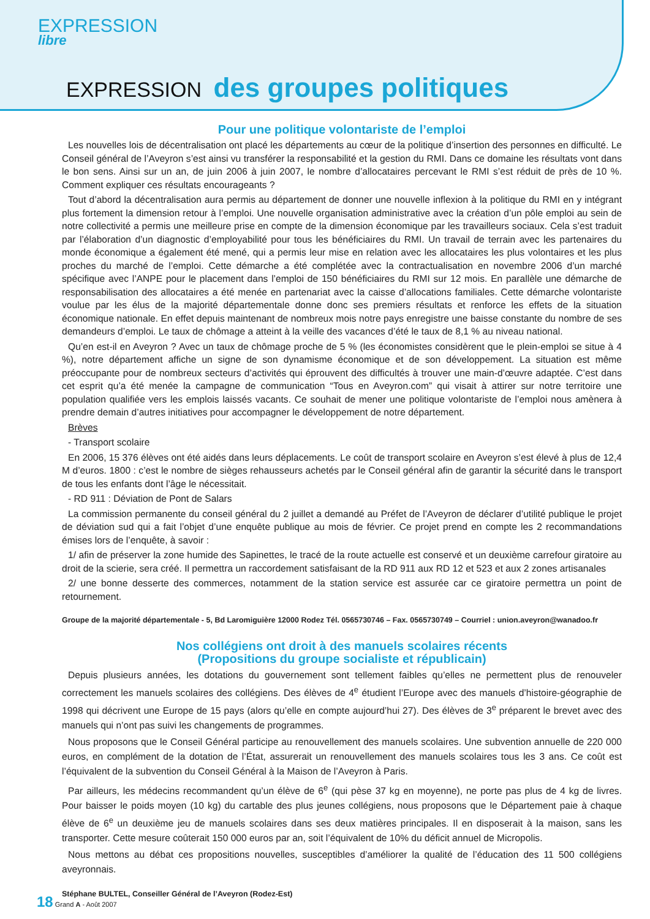EXPRESSION
libre
EXPRESSION des groupes politiques
Pour une politique volontariste de l’emploi
Les nouvelles lois de décentralisation ont placé les départements au cœur de la politique d’insertion des personnes en difficulté. Le Conseil général de l’Aveyron s’est ainsi vu transférer la responsabilité et la gestion du RMI. Dans ce domaine les résultats vont dans le bon sens. Ainsi sur un an, de juin 2006 à juin 2007, le nombre d’allocataires percevant le RMI s’est réduit de près de 10 %. Comment expliquer ces résultats encourageants ?
Tout d’abord la décentralisation aura permis au département de donner une nouvelle inflexion à la politique du RMI en y intégrant plus fortement la dimension retour à l’emploi. Une nouvelle organisation administrative avec la création d’un pôle emploi au sein de notre collectivité a permis une meilleure prise en compte de la dimension économique par les travailleurs sociaux. Cela s’est traduit par l’élaboration d’un diagnostic d’employabilité pour tous les bénéficiaires du RMI. Un travail de terrain avec les partenaires du monde économique a également été mené, qui a permis leur mise en relation avec les allocataires les plus volontaires et les plus proches du marché de l’emploi. Cette démarche a été complétée avec la contractualisation en novembre 2006 d’un marché spécifique avec l’ANPE pour le placement dans l’emploi de 150 bénéficiaires du RMI sur 12 mois. En parallèle une démarche de responsabilisation des allocataires a été menée en partenariat avec la caisse d’allocations familiales. Cette démarche volontariste voulue par les élus de la majorité départementale donne donc ses premiers résultats et renforce les effets de la situation économique nationale. En effet depuis maintenant de nombreux mois notre pays enregistre une baisse constante du nombre de ses demandeurs d’emploi. Le taux de chômage a atteint à la veille des vacances d’été le taux de 8,1 % au niveau national.
Qu’en est-il en Aveyron ? Avec un taux de chômage proche de 5 % (les économistes considèrent que le plein-emploi se situe à 4 %), notre département affiche un signe de son dynamisme économique et de son développement. La situation est même préoccupante pour de nombreux secteurs d’activités qui éprouvent des difficultés à trouver une main-d’œuvre adaptée. C’est dans cet esprit qu’a été menée la campagne de communication “Tous en Aveyron.com” qui visait à attirer sur notre territoire une population qualifiée vers les emplois laissés vacants. Ce souhait de mener une politique volontariste de l’emploi nous amènera à prendre demain d’autres initiatives pour accompagner le développement de notre département.
Brèves
- Transport scolaire
En 2006, 15 376 élèves ont été aidés dans leurs déplacements. Le coût de transport scolaire en Aveyron s’est élevé à plus de 12,4 M d’euros. 1800 : c’est le nombre de sièges rehausseurs achetés par le Conseil général afin de garantir la sécurité dans le transport de tous les enfants dont l’âge le nécessitait.
- RD 911 : Déviation de Pont de Salars
La commission permanente du conseil général du 2 juillet a demandé au Préfet de l’Aveyron de déclarer d’utilité publique le projet de déviation sud qui a fait l’objet d’une enquête publique au mois de février. Ce projet prend en compte les 2 recommandations émises lors de l’enquête, à savoir :
1/ afin de préserver la zone humide des Sapinettes, le tracé de la route actuelle est conservé et un deuxième carrefour giratoire au droit de la scierie, sera créé. Il permettra un raccordement satisfaisant de la RD 911 aux RD 12 et 523 et aux 2 zones artisanales
2/ une bonne desserte des commerces, notamment de la station service est assurée car ce giratoire permettra un point de retournement.
Groupe de la majorité départementale - 5, Bd Laromiguière 12000 Rodez Tél. 0565730746 – Fax. 0565730749 – Courriel : union.aveyron@wanadoo.fr
Nos collégiens ont droit à des manuels scolaires récents
(Propositions du groupe socialiste et républicain)
Depuis plusieurs années, les dotations du gouvernement sont tellement faibles qu’elles ne permettent plus de renouveler correctement les manuels scolaires des collégiens. Des élèves de 4<sup>e</sup> étudient l’Europe avec des manuels d’histoire-géographie de 1998 qui décrivent une Europe de 15 pays (alors qu’elle en compte aujourd’hui 27). Des élèves de 3<sup>e</sup> préparent le brevet avec des manuels qui n’ont pas suivi les changements de programmes.
Nous proposons que le Conseil Général participe au renouvellement des manuels scolaires. Une subvention annuelle de 220 000 euros, en complément de la dotation de l’État, assurerait un renouvellement des manuels scolaires tous les 3 ans. Ce coût est l’équivalent de la subvention du Conseil Général à la Maison de l’Aveyron à Paris.
Par ailleurs, les médecins recommandent qu’un élève de 6<sup>e</sup> (qui pèse 37 kg en moyenne), ne porte pas plus de 4 kg de livres. Pour baisser le poids moyen (10 kg) du cartable des plus jeunes collégiens, nous proposons que le Département paie à chaque élève de 6<sup>e</sup> un deuxième jeu de manuels scolaires dans ses deux matières principales. Il en disposerait à la maison, sans les transporter. Cette mesure coûterait 150 000 euros par an, soit l’équivalent de 10% du déficit annuel de Micropolis.
Nous mettons au débat ces propositions nouvelles, susceptibles d’améliorer la qualité de l’éducation des 11 500 collégiens aveyronnais.
Stéphane BULTEL, Conseiller Général de l’Aveyron (Rodez-Est)
18 Grand A - Août 2007